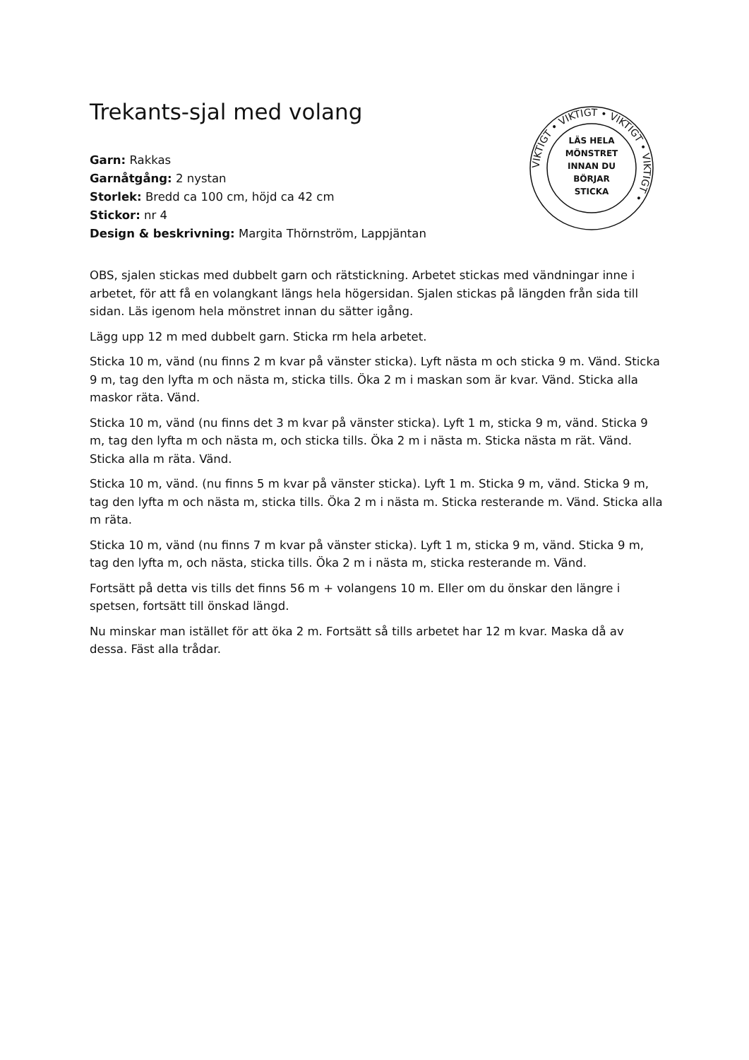VIKTIGT • VIKTIGT • VIKTIGT • VIKTIGT •
LÄS HELA
MÖNSTRET
INNAN DU
BÖRJAR
STICKA
Trekants-sjal med volang
Garn: Rakkas
Garnåtgång: 2 nystan
Storlek: Bredd ca 100 cm, höjd ca 42 cm
Stickor: nr 4
Design & beskrivning: Margita Thörnström, Lappjäntan
OBS, sjalen stickas med dubbelt garn och rätstickning. Arbetet stickas med vändningar inne i arbetet, för att få en volangkant längs hela högersidan. Sjalen stickas på längden från sida till sidan. Läs igenom hela mönstret innan du sätter igång.
Lägg upp 12 m med dubbelt garn. Sticka rm hela arbetet.
Sticka 10 m, vänd (nu finns 2 m kvar på vänster sticka). Lyft nästa m och sticka 9 m. Vänd. Sticka 9 m, tag den lyfta m och nästa m, sticka tills. Öka 2 m i maskan som är kvar. Vänd. Sticka alla maskor räta. Vänd.
Sticka 10 m, vänd (nu finns det 3 m kvar på vänster sticka). Lyft 1 m, sticka 9 m, vänd. Sticka 9 m, tag den lyfta m och nästa m, och sticka tills. Öka 2 m i nästa m. Sticka nästa m rät. Vänd. Sticka alla m räta. Vänd.
Sticka 10 m, vänd. (nu finns 5 m kvar på vänster sticka). Lyft 1 m. Sticka 9 m, vänd. Sticka 9 m, tag den lyfta m och nästa m, sticka tills. Öka 2 m i nästa m. Sticka resterande m. Vänd. Sticka alla m räta.
Sticka 10 m, vänd (nu finns 7 m kvar på vänster sticka). Lyft 1 m, sticka 9 m, vänd. Sticka 9 m, tag den lyfta m, och nästa, sticka tills. Öka 2 m i nästa m, sticka resterande m. Vänd.
Fortsätt på detta vis tills det finns 56 m + volangens 10 m. Eller om du önskar den längre i spetsen, fortsätt till önskad längd.
Nu minskar man istället för att öka 2 m. Fortsätt så tills arbetet har 12 m kvar. Maska då av dessa. Fäst alla trådar.